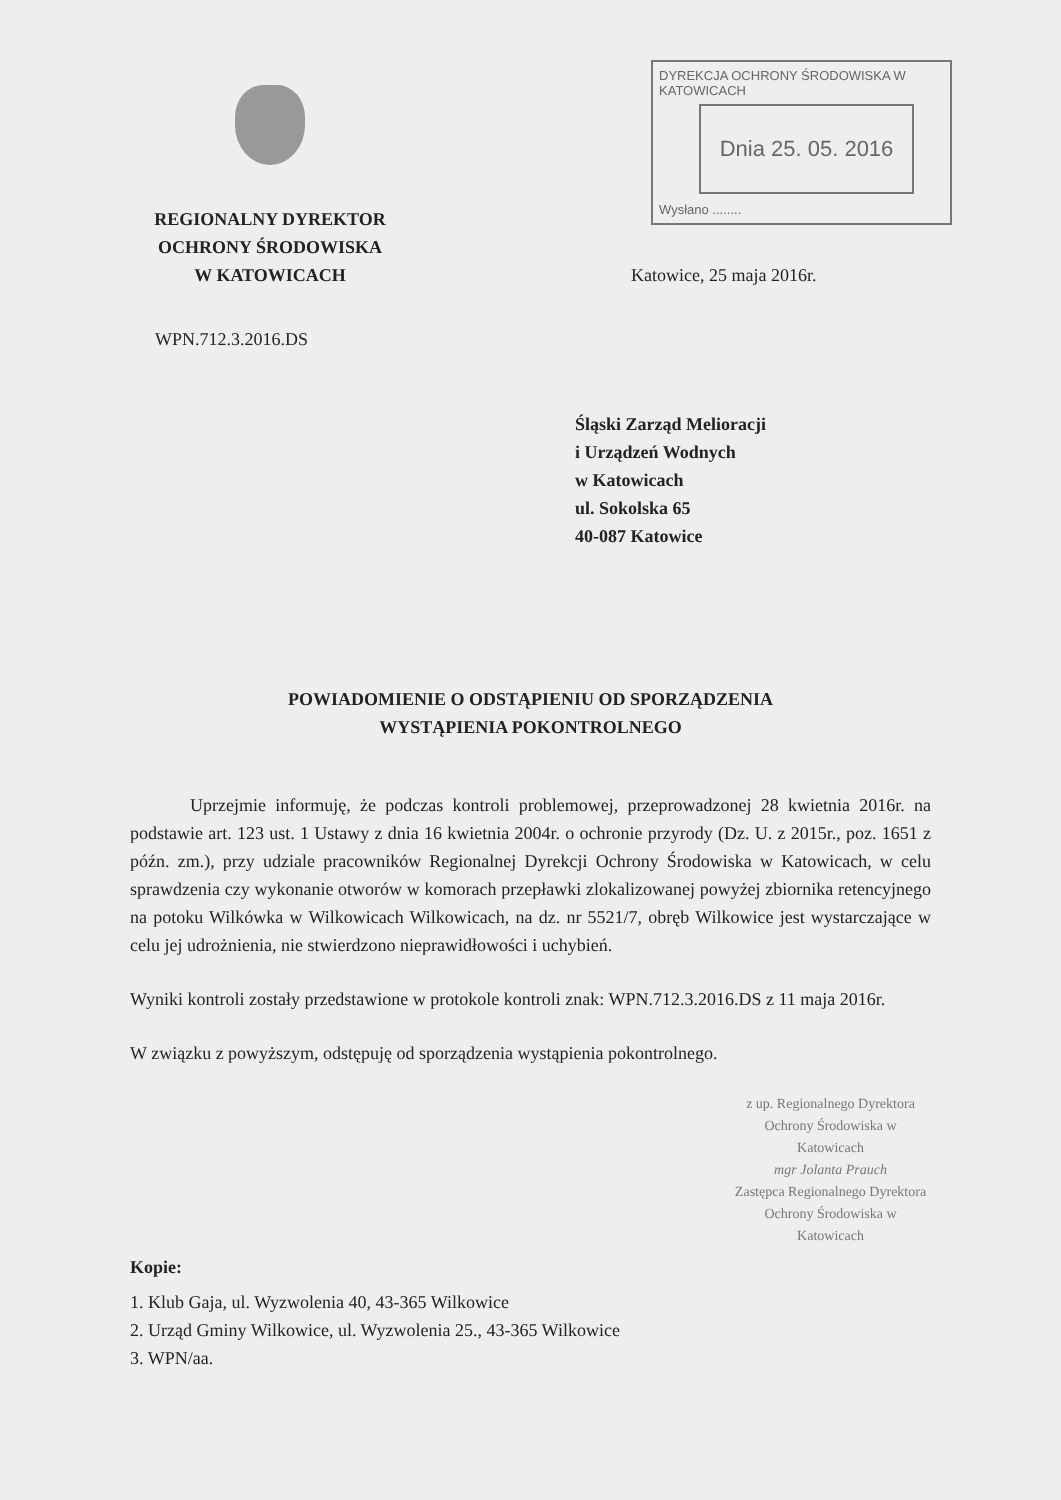REGIONALNY DYREKTOR
OCHRONY ŚRODOWISKA
W KATOWICACH
DYREKCJA OCHRONY ŚRODOWISKA W KATOWICACH
Dnia 25. 05. 2016
Wysłano ........
Katowice, 25 maja 2016r.
WPN.712.3.2016.DS
Śląski Zarząd Melioracji
i Urządzeń Wodnych
w Katowicach
ul. Sokolska 65
40-087 Katowice
POWIADOMIENIE O ODSTĄPIENIU OD SPORZĄDZENIA
WYSTĄPIENIA POKONTROLNEGO
Uprzejmie informuję, że podczas kontroli problemowej, przeprowadzonej 28 kwietnia 2016r. na podstawie art. 123 ust. 1 Ustawy z dnia 16 kwietnia 2004r. o ochronie przyrody (Dz. U. z 2015r., poz. 1651 z późn. zm.), przy udziale pracowników Regionalnej Dyrekcji Ochrony Środowiska w Katowicach, w celu sprawdzenia czy wykonanie otworów w komorach przepławki zlokalizowanej powyżej zbiornika retencyjnego na potoku Wilkówka w Wilkowicach Wilkowicach, na dz. nr 5521/7, obręb Wilkowice jest wystarczające w celu jej udrożnienia, nie stwierdzono nieprawidłowości i uchybień.
Wyniki kontroli zostały przedstawione w protokole kontroli znak: WPN.712.3.2016.DS z 11 maja 2016r.
W związku z powyższym, odstępuję od sporządzenia wystąpienia pokontrolnego.
z up. Regionalnego Dyrektora
Ochrony Środowiska w Katowicach
mgr Jolanta Prauch
Zastępca Regionalnego Dyrektora
Ochrony Środowiska w Katowicach
Kopie:
1. Klub Gaja, ul. Wyzwolenia 40, 43-365 Wilkowice
2. Urząd Gminy Wilkowice, ul. Wyzwolenia 25., 43-365 Wilkowice
3. WPN/aa.